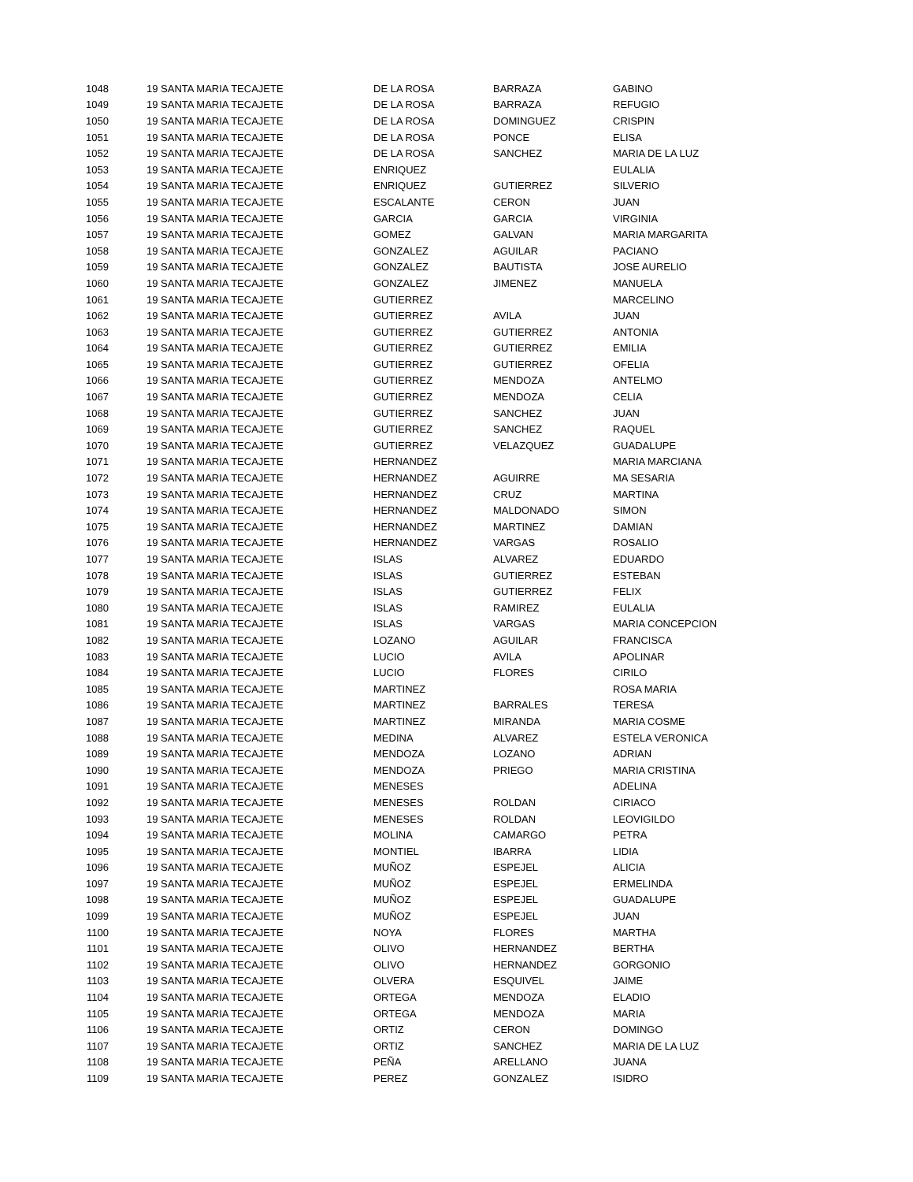| 1048 | 19 SANTA MARIA TECAJETE | DE LA ROSA | BARRAZA | GABINO |
| 1049 | 19 SANTA MARIA TECAJETE | DE LA ROSA | BARRAZA | REFUGIO |
| 1050 | 19 SANTA MARIA TECAJETE | DE LA ROSA | DOMINGUEZ | CRISPIN |
| 1051 | 19 SANTA MARIA TECAJETE | DE LA ROSA | PONCE | ELISA |
| 1052 | 19 SANTA MARIA TECAJETE | DE LA ROSA | SANCHEZ | MARIA DE LA LUZ |
| 1053 | 19 SANTA MARIA TECAJETE | ENRIQUEZ | | EULALIA |
| 1054 | 19 SANTA MARIA TECAJETE | ENRIQUEZ | GUTIERREZ | SILVERIO |
| 1055 | 19 SANTA MARIA TECAJETE | ESCALANTE | CERON | JUAN |
| 1056 | 19 SANTA MARIA TECAJETE | GARCIA | GARCIA | VIRGINIA |
| 1057 | 19 SANTA MARIA TECAJETE | GOMEZ | GALVAN | MARIA MARGARITA |
| 1058 | 19 SANTA MARIA TECAJETE | GONZALEZ | AGUILAR | PACIANO |
| 1059 | 19 SANTA MARIA TECAJETE | GONZALEZ | BAUTISTA | JOSE AURELIO |
| 1060 | 19 SANTA MARIA TECAJETE | GONZALEZ | JIMENEZ | MANUELA |
| 1061 | 19 SANTA MARIA TECAJETE | GUTIERREZ | | MARCELINO |
| 1062 | 19 SANTA MARIA TECAJETE | GUTIERREZ | AVILA | JUAN |
| 1063 | 19 SANTA MARIA TECAJETE | GUTIERREZ | GUTIERREZ | ANTONIA |
| 1064 | 19 SANTA MARIA TECAJETE | GUTIERREZ | GUTIERREZ | EMILIA |
| 1065 | 19 SANTA MARIA TECAJETE | GUTIERREZ | GUTIERREZ | OFELIA |
| 1066 | 19 SANTA MARIA TECAJETE | GUTIERREZ | MENDOZA | ANTELMO |
| 1067 | 19 SANTA MARIA TECAJETE | GUTIERREZ | MENDOZA | CELIA |
| 1068 | 19 SANTA MARIA TECAJETE | GUTIERREZ | SANCHEZ | JUAN |
| 1069 | 19 SANTA MARIA TECAJETE | GUTIERREZ | SANCHEZ | RAQUEL |
| 1070 | 19 SANTA MARIA TECAJETE | GUTIERREZ | VELAZQUEZ | GUADALUPE |
| 1071 | 19 SANTA MARIA TECAJETE | HERNANDEZ | | MARIA MARCIANA |
| 1072 | 19 SANTA MARIA TECAJETE | HERNANDEZ | AGUIRRE | MA SESARIA |
| 1073 | 19 SANTA MARIA TECAJETE | HERNANDEZ | CRUZ | MARTINA |
| 1074 | 19 SANTA MARIA TECAJETE | HERNANDEZ | MALDONADO | SIMON |
| 1075 | 19 SANTA MARIA TECAJETE | HERNANDEZ | MARTINEZ | DAMIAN |
| 1076 | 19 SANTA MARIA TECAJETE | HERNANDEZ | VARGAS | ROSALIO |
| 1077 | 19 SANTA MARIA TECAJETE | ISLAS | ALVAREZ | EDUARDO |
| 1078 | 19 SANTA MARIA TECAJETE | ISLAS | GUTIERREZ | ESTEBAN |
| 1079 | 19 SANTA MARIA TECAJETE | ISLAS | GUTIERREZ | FELIX |
| 1080 | 19 SANTA MARIA TECAJETE | ISLAS | RAMIREZ | EULALIA |
| 1081 | 19 SANTA MARIA TECAJETE | ISLAS | VARGAS | MARIA CONCEPCION |
| 1082 | 19 SANTA MARIA TECAJETE | LOZANO | AGUILAR | FRANCISCA |
| 1083 | 19 SANTA MARIA TECAJETE | LUCIO | AVILA | APOLINAR |
| 1084 | 19 SANTA MARIA TECAJETE | LUCIO | FLORES | CIRILO |
| 1085 | 19 SANTA MARIA TECAJETE | MARTINEZ | | ROSA MARIA |
| 1086 | 19 SANTA MARIA TECAJETE | MARTINEZ | BARRALES | TERESA |
| 1087 | 19 SANTA MARIA TECAJETE | MARTINEZ | MIRANDA | MARIA COSME |
| 1088 | 19 SANTA MARIA TECAJETE | MEDINA | ALVAREZ | ESTELA VERONICA |
| 1089 | 19 SANTA MARIA TECAJETE | MENDOZA | LOZANO | ADRIAN |
| 1090 | 19 SANTA MARIA TECAJETE | MENDOZA | PRIEGO | MARIA CRISTINA |
| 1091 | 19 SANTA MARIA TECAJETE | MENESES | | ADELINA |
| 1092 | 19 SANTA MARIA TECAJETE | MENESES | ROLDAN | CIRIACO |
| 1093 | 19 SANTA MARIA TECAJETE | MENESES | ROLDAN | LEOVIGILDO |
| 1094 | 19 SANTA MARIA TECAJETE | MOLINA | CAMARGO | PETRA |
| 1095 | 19 SANTA MARIA TECAJETE | MONTIEL | IBARRA | LIDIA |
| 1096 | 19 SANTA MARIA TECAJETE | MUÑOZ | ESPEJEL | ALICIA |
| 1097 | 19 SANTA MARIA TECAJETE | MUÑOZ | ESPEJEL | ERMELINDA |
| 1098 | 19 SANTA MARIA TECAJETE | MUÑOZ | ESPEJEL | GUADALUPE |
| 1099 | 19 SANTA MARIA TECAJETE | MUÑOZ | ESPEJEL | JUAN |
| 1100 | 19 SANTA MARIA TECAJETE | NOYA | FLORES | MARTHA |
| 1101 | 19 SANTA MARIA TECAJETE | OLIVO | HERNANDEZ | BERTHA |
| 1102 | 19 SANTA MARIA TECAJETE | OLIVO | HERNANDEZ | GORGONIO |
| 1103 | 19 SANTA MARIA TECAJETE | OLVERA | ESQUIVEL | JAIME |
| 1104 | 19 SANTA MARIA TECAJETE | ORTEGA | MENDOZA | ELADIO |
| 1105 | 19 SANTA MARIA TECAJETE | ORTEGA | MENDOZA | MARIA |
| 1106 | 19 SANTA MARIA TECAJETE | ORTIZ | CERON | DOMINGO |
| 1107 | 19 SANTA MARIA TECAJETE | ORTIZ | SANCHEZ | MARIA DE LA LUZ |
| 1108 | 19 SANTA MARIA TECAJETE | PEÑA | ARELLANO | JUANA |
| 1109 | 19 SANTA MARIA TECAJETE | PEREZ | GONZALEZ | ISIDRO |